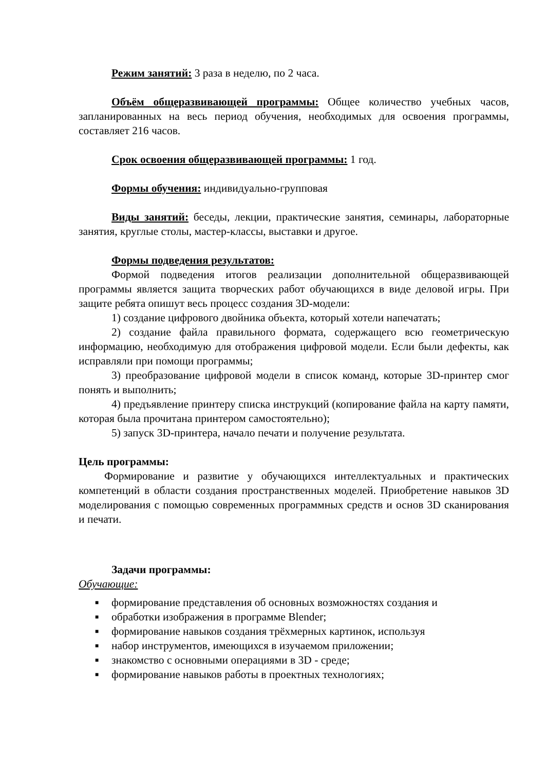Режим занятий: 3 раза в неделю, по 2 часа.
Объём общеразвивающей программы: Общее количество учебных часов, запланированных на весь период обучения, необходимых для освоения программы, составляет 216 часов.
Срок освоения общеразвивающей программы: 1 год.
Формы обучения: индивидуально-групповая
Виды занятий: беседы, лекции, практические занятия, семинары, лабораторные занятия, круглые столы, мастер-классы, выставки и другое.
Формы подведения результатов:
Формой подведения итогов реализации дополнительной общеразвивающей программы является защита творческих работ обучающихся в виде деловой игры. При защите ребята опишут весь процесс создания 3D-модели:
1) создание цифрового двойника объекта, который хотели напечатать;
2) создание файла правильного формата, содержащего всю геометрическую информацию, необходимую для отображения цифровой модели. Если были дефекты, как исправляли при помощи программы;
3) преобразование цифровой модели в список команд, которые 3D-принтер смог понять и выполнить;
4) предъявление принтеру списка инструкций (копирование файла на карту памяти, которая была прочитана принтером самостоятельно);
5) запуск 3D-принтера, начало печати и получение результата.
Цель программы:
Формирование и развитие у обучающихся интеллектуальных и практических компетенций в области создания пространственных моделей. Приобретение навыков 3D моделирования с помощью современных программных средств и основ 3D сканирования и печати.
Задачи программы:
Обучающие:
■ формирование представления об основных возможностях создания и
■ обработки изображения в программе Blender;
■ формирование навыков создания трёхмерных картинок, используя
■ набор инструментов, имеющихся в изучаемом приложении;
■ знакомство с основными операциями в 3D - среде;
■ формирование навыков работы в проектных технологиях;